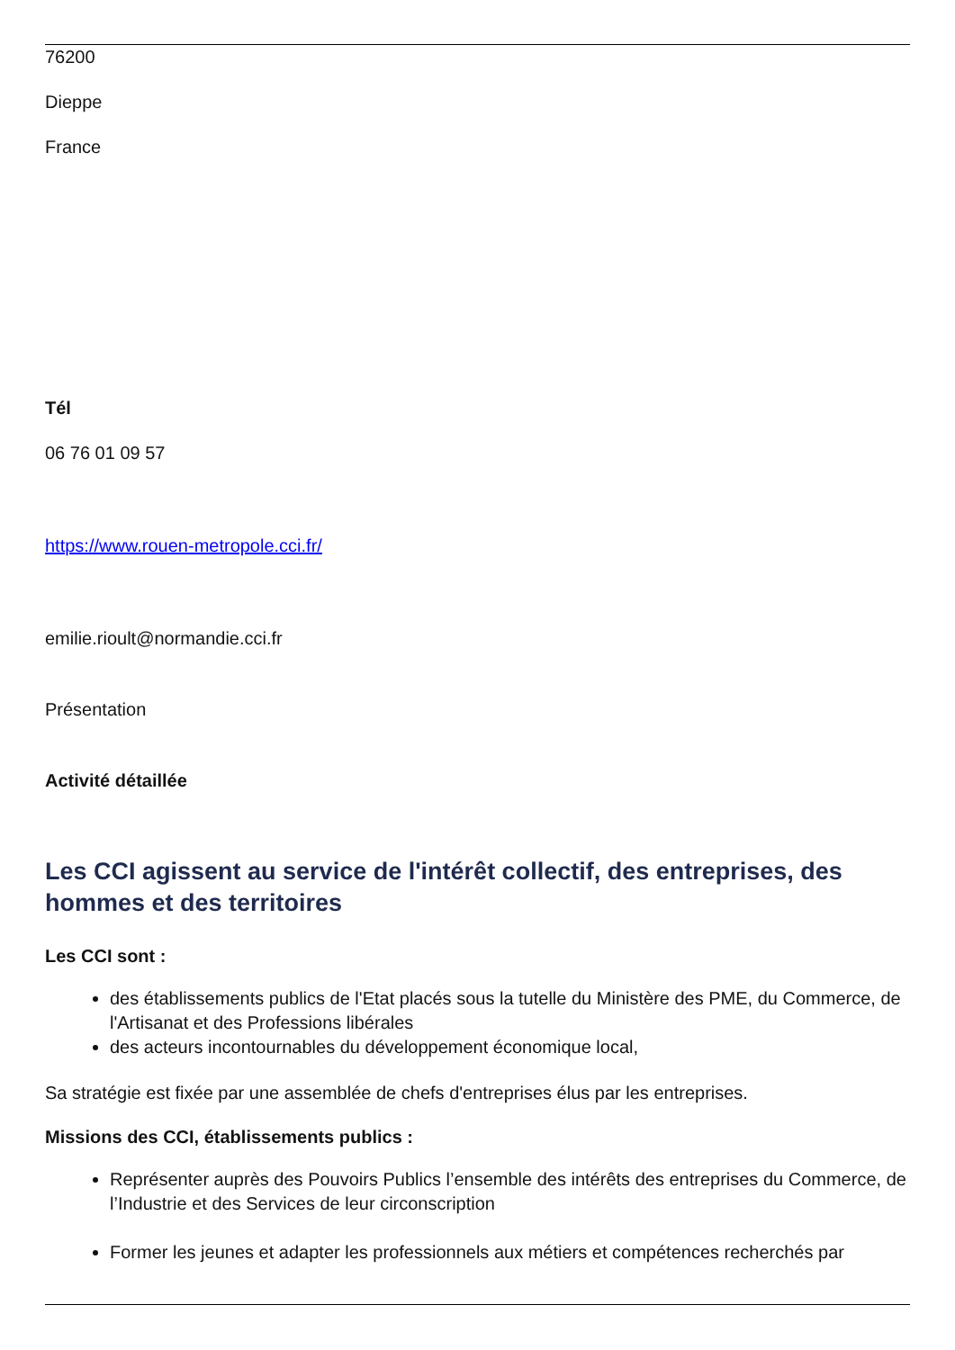76200
Dieppe
France
Tél
06 76 01 09 57
https://www.rouen-metropole.cci.fr/
emilie.rioult@normandie.cci.fr
Présentation
Activité détaillée
Les CCI agissent au service de l'intérêt collectif, des entreprises, des hommes et des territoires
Les CCI sont :
des établissements publics de l'Etat placés sous la tutelle du Ministère des PME, du Commerce, de l'Artisanat et des Professions libérales
des acteurs incontournables du développement économique local,
Sa stratégie est fixée par une assemblée de chefs d'entreprises élus par les entreprises.
Missions des CCI, établissements publics :
Représenter auprès des Pouvoirs Publics l’ensemble des intérêts des entreprises du Commerce, de l’Industrie et des Services de leur circonscription
Former les jeunes et adapter les professionnels aux métiers et compétences recherchés par